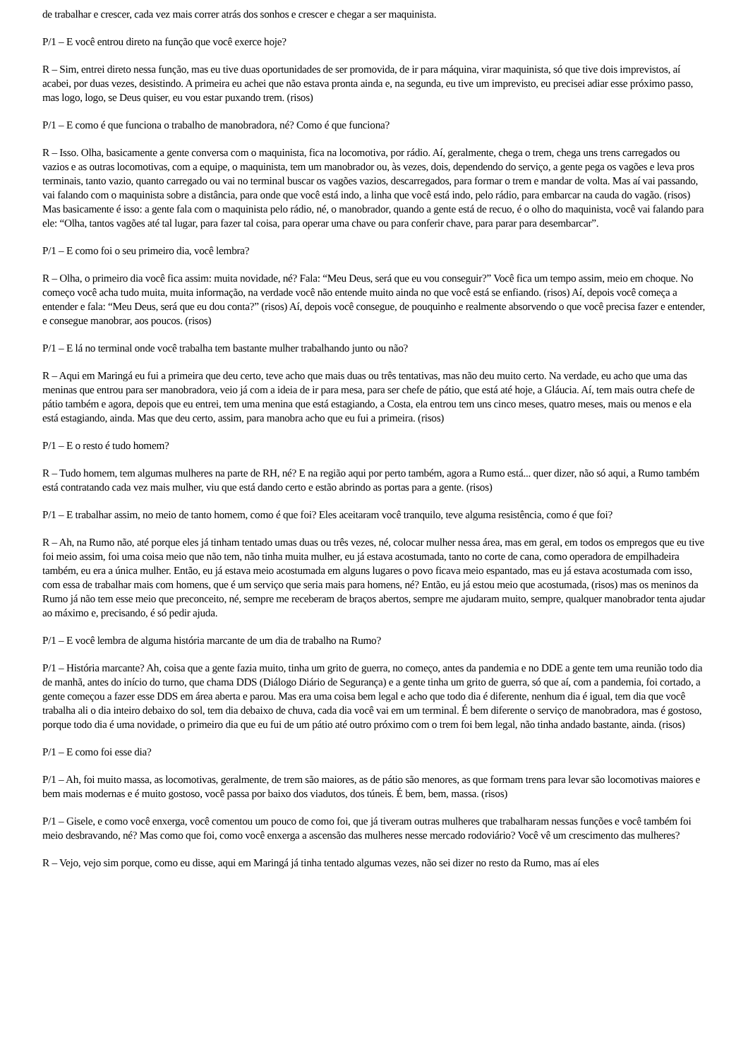de trabalhar e crescer, cada vez mais correr atrás dos sonhos e crescer e chegar a ser maquinista.
P/1 – E você entrou direto na função que você exerce hoje?
R – Sim, entrei direto nessa função, mas eu tive duas oportunidades de ser promovida, de ir para máquina, virar maquinista, só que tive dois imprevistos, aí acabei, por duas vezes, desistindo. A primeira eu achei que não estava pronta ainda e, na segunda, eu tive um imprevisto, eu precisei adiar esse próximo passo, mas logo, logo, se Deus quiser, eu vou estar puxando trem. (risos)
P/1 – E como é que funciona o trabalho de manobradora, né? Como é que funciona?
R – Isso. Olha, basicamente a gente conversa com o maquinista, fica na locomotiva, por rádio. Aí, geralmente, chega o trem, chega uns trens carregados ou vazios e as outras locomotivas, com a equipe, o maquinista, tem um manobrador ou, às vezes, dois, dependendo do serviço, a gente pega os vagões e leva pros terminais, tanto vazio, quanto carregado ou vai no terminal buscar os vagões vazios, descarregados, para formar o trem e mandar de volta. Mas aí vai passando, vai falando com o maquinista sobre a distância, para onde que você está indo, a linha que você está indo, pelo rádio, para embarcar na cauda do vagão. (risos) Mas basicamente é isso: a gente fala com o maquinista pelo rádio, né, o manobrador, quando a gente está de recuo, é o olho do maquinista, você vai falando para ele: “Olha, tantos vagões até tal lugar, para fazer tal coisa, para operar uma chave ou para conferir chave, para parar para desembarcar”.
P/1 – E como foi o seu primeiro dia, você lembra?
R – Olha, o primeiro dia você fica assim: muita novidade, né? Fala: “Meu Deus, será que eu vou conseguir?” Você fica um tempo assim, meio em choque. No começo você acha tudo muita, muita informação, na verdade você não entende muito ainda no que você está se enfiando. (risos) Aí, depois você começa a entender e fala: “Meu Deus, será que eu dou conta?” (risos) Aí, depois você consegue, de pouquinho e realmente absorvendo o que você precisa fazer e entender, e consegue manobrar, aos poucos. (risos)
P/1 – E lá no terminal onde você trabalha tem bastante mulher trabalhando junto ou não?
R – Aqui em Maringá eu fui a primeira que deu certo, teve acho que mais duas ou três tentativas, mas não deu muito certo. Na verdade, eu acho que uma das meninas que entrou para ser manobradora, veio já com a ideia de ir para mesa, para ser chefe de pátio, que está até hoje, a Gláucia. Aí, tem mais outra chefe de pátio também e agora, depois que eu entrei, tem uma menina que está estagiando, a Costa, ela entrou tem uns cinco meses, quatro meses, mais ou menos e ela está estagiando, ainda. Mas que deu certo, assim, para manobra acho que eu fui a primeira. (risos)
P/1 – E o resto é tudo homem?
R – Tudo homem, tem algumas mulheres na parte de RH, né? E na região aqui por perto também, agora a Rumo está... quer dizer, não só aqui, a Rumo também está contratando cada vez mais mulher, viu que está dando certo e estão abrindo as portas para a gente. (risos)
P/1 – E trabalhar assim, no meio de tanto homem, como é que foi? Eles aceitaram você tranquilo, teve alguma resistência, como é que foi?
R – Ah, na Rumo não, até porque eles já tinham tentado umas duas ou três vezes, né, colocar mulher nessa área, mas em geral, em todos os empregos que eu tive foi meio assim, foi uma coisa meio que não tem, não tinha muita mulher, eu já estava acostumada, tanto no corte de cana, como operadora de empilhadeira também, eu era a única mulher. Então, eu já estava meio acostumada em alguns lugares o povo ficava meio espantado, mas eu já estava acostumada com isso, com essa de trabalhar mais com homens, que é um serviço que seria mais para homens, né? Então, eu já estou meio que acostumada, (risos) mas os meninos da Rumo já não tem esse meio que preconceito, né, sempre me receberam de braços abertos, sempre me ajudaram muito, sempre, qualquer manobrador tenta ajudar ao máximo e, precisando, é só pedir ajuda.
P/1 – E você lembra de alguma história marcante de um dia de trabalho na Rumo?
P/1 – História marcante? Ah, coisa que a gente fazia muito, tinha um grito de guerra, no começo, antes da pandemia e no DDE a gente tem uma reunião todo dia de manhã, antes do início do turno, que chama DDS (Diálogo Diário de Segurança) e a gente tinha um grito de guerra, só que aí, com a pandemia, foi cortado, a gente começou a fazer esse DDS em área aberta e parou. Mas era uma coisa bem legal e acho que todo dia é diferente, nenhum dia é igual, tem dia que você trabalha ali o dia inteiro debaixo do sol, tem dia debaixo de chuva, cada dia você vai em um terminal. É bem diferente o serviço de manobradora, mas é gostoso, porque todo dia é uma novidade, o primeiro dia que eu fui de um pátio até outro próximo com o trem foi bem legal, não tinha andado bastante, ainda. (risos)
P/1 – E como foi esse dia?
P/1 – Ah, foi muito massa, as locomotivas, geralmente, de trem são maiores, as de pátio são menores, as que formam trens para levar são locomotivas maiores e bem mais modernas e é muito gostoso, você passa por baixo dos viadutos, dos túneis. É bem, bem, massa. (risos)
P/1 – Gisele, e como você enxerga, você comentou um pouco de como foi, que já tiveram outras mulheres que trabalharam nessas funções e você também foi meio desbravando, né? Mas como que foi, como você enxerga a ascensão das mulheres nesse mercado rodoviário? Você vê um crescimento das mulheres?
R – Vejo, vejo sim porque, como eu disse, aqui em Maringá já tinha tentado algumas vezes, não sei dizer no resto da Rumo, mas aí eles